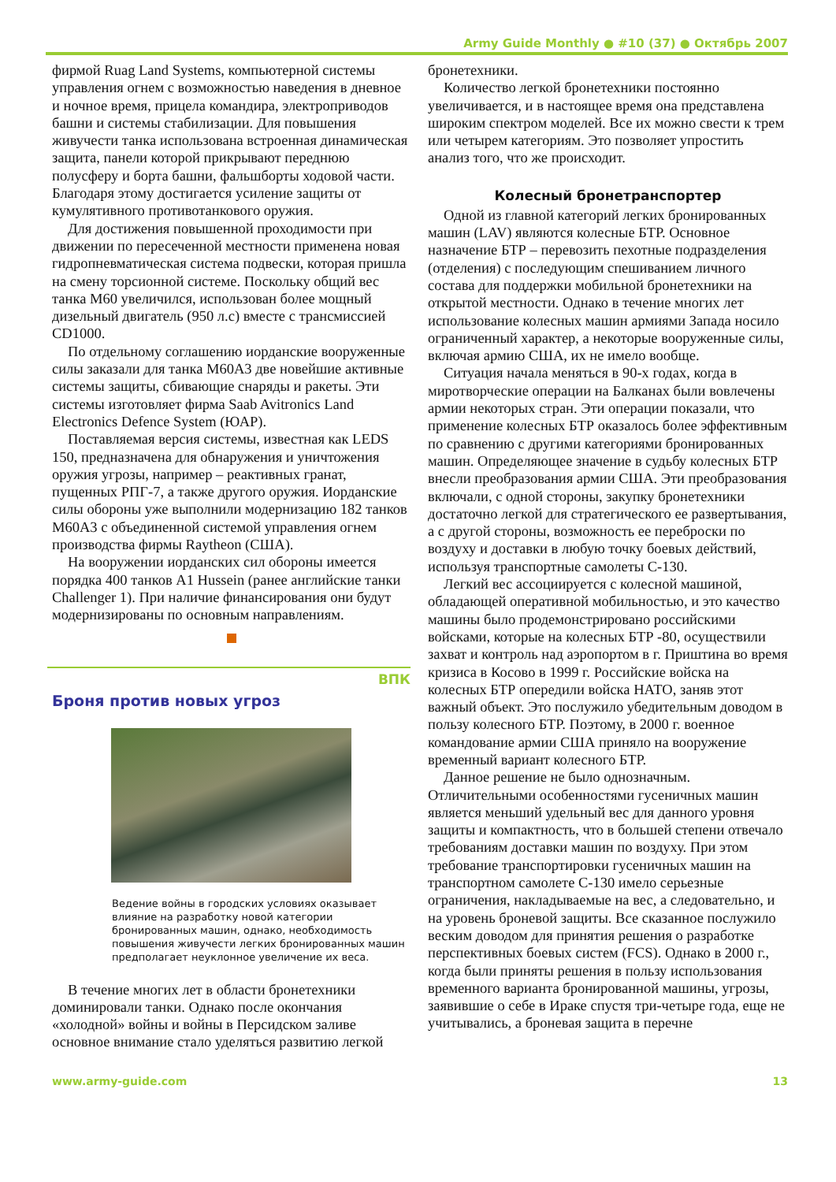Army Guide Monthly ● #10 (37) ● Октябрь 2007
фирмой Ruag Land Systems, компьютерной системы управления огнем с возможностью наведения в дневное и ночное время, прицела командира, электроприводов башни и системы стабилизации. Для повышения живучести танка использована встроенная динамическая защита, панели которой прикрывают переднюю полусферу и борта башни, фальшборты ходовой части. Благодаря этому достигается усиление защиты от кумулятивного противотанкового оружия.
Для достижения повышенной проходимости при движении по пересеченной местности применена новая гидропневматическая система подвески, которая пришла на смену торсионной системе. Поскольку общий вес танка М60 увеличился, использован более мощный дизельный двигатель (950 л.с) вместе с трансмиссией CD1000.
По отдельному соглашению иорданские вооруженные силы заказали для танка M60A3 две новейшие активные системы защиты, сбивающие снаряды и ракеты. Эти системы изготовляет фирма Saab Avitronics Land Electronics Defence System (ЮАР).
Поставляемая версия системы, известная как LEDS 150, предназначена для обнаружения и уничтожения оружия угрозы, например – реактивных гранат, пущенных РПГ-7, а также другого оружия. Иорданские силы обороны уже выполнили модернизацию 182 танков М60А3 с объединенной системой управления огнем производства фирмы Raytheon (США).
На вооружении иорданских сил обороны имеется порядка 400 танков A1 Hussein (ранее английские танки Challenger 1). При наличие финансирования они будут модернизированы по основным направлениям.
ВПК
Броня против новых угроз
Ведение войны в городских условиях оказывает влияние на разработку новой категории бронированных машин, однако, необходимость повышения живучести легких бронированных машин предполагает неуклонное увеличение их веса.
В течение многих лет в области бронетехники доминировали танки. Однако после окончания «холодной» войны и войны в Персидском заливе основное внимание стало уделяться развитию легкой
бронетехники.
Количество легкой бронетехники постоянно увеличивается, и в настоящее время она представлена широким спектром моделей. Все их можно свести к трем или четырем категориям. Это позволяет упростить анализ того, что же происходит.
Колесный бронетранспортер
Одной из главной категорий легких бронированных машин (LAV) являются колесные БТР. Основное назначение БТР – перевозить пехотные подразделения (отделения) с последующим спешиванием личного состава для поддержки мобильной бронетехники на открытой местности. Однако в течение многих лет использование колесных машин армиями Запада носило ограниченный характер, а некоторые вооруженные силы, включая армию США, их не имело вообще.
Ситуация начала меняться в 90-х годах, когда в миротворческие операции на Балканах были вовлечены армии некоторых стран. Эти операции показали, что применение колесных БТР оказалось более эффективным по сравнению с другими категориями бронированных машин. Определяющее значение в судьбу колесных БТР внесли преобразования армии США. Эти преобразования включали, с одной стороны, закупку бронетехники достаточно легкой для стратегического ее развертывания, а с другой стороны, возможность ее переброски по воздуху и доставки в любую точку боевых действий, используя транспортные самолеты С-130.
Легкий вес ассоциируется с колесной машиной, обладающей оперативной мобильностью, и это качество машины было продемонстрировано российскими войсками, которые на колесных БТР -80, осуществили захват и контроль над аэропортом в г. Приштина во время кризиса в Косово в 1999 г. Российские войска на колесных БТР опередили войска НАТО, заняв этот важный объект. Это послужило убедительным доводом в пользу колесного БТР. Поэтому, в 2000 г. военное командование армии США приняло на вооружение временный вариант колесного БТР.
Данное решение не было однозначным. Отличительными особенностями гусеничных машин является меньший удельный вес для данного уровня защиты и компактность, что в большей степени отвечало требованиям доставки машин по воздуху. При этом требование транспортировки гусеничных машин на транспортном самолете С-130 имело серьезные ограничения, накладываемые на вес, а следовательно, и на уровень броневой защиты. Все сказанное послужило веским доводом для принятия решения о разработке перспективных боевых систем (FCS). Однако в 2000 г., когда были приняты решения в пользу использования временного варианта бронированной машины, угрозы, заявившие о себе в Ираке спустя три-четыре года, еще не учитывались, а броневая защита в перечне
www.army-guide.com 13